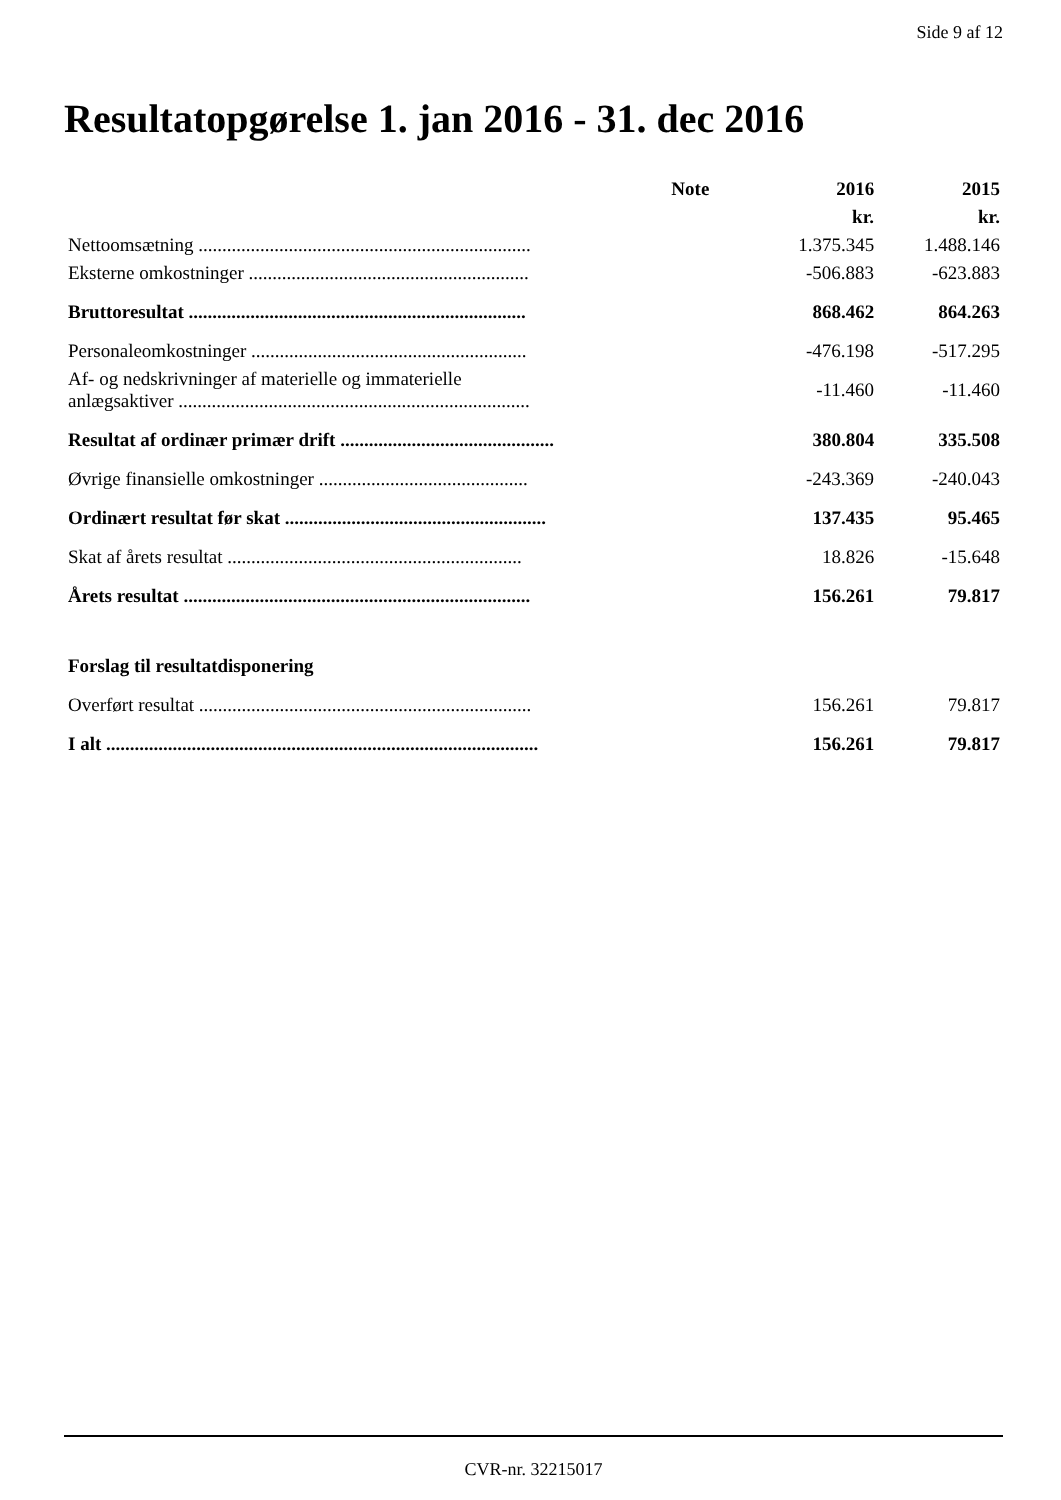Side 9 af 12
Resultatopgørelse 1. jan 2016 - 31. dec 2016
| | Note | 2016 | 2015 |
| --- | --- | --- | --- |
| | | kr. | kr. |
| Nettoomsætning ...................................................................... | | 1.375.345 | 1.488.146 |
| Eksterne omkostninger ........................................................... | | -506.883 | -623.883 |
| Bruttoresultat ....................................................................... | | 868.462 | 864.263 |
| Personaleomkostninger .......................................................... | | -476.198 | -517.295 |
| Af- og nedskrivninger af materielle og immaterielle anlægsaktiver .......................................................................... | | -11.460 | -11.460 |
| Resultat af ordinær primær drift ............................................. | | 380.804 | 335.508 |
| Øvrige finansielle omkostninger ............................................ | | -243.369 | -240.043 |
| Ordinært resultat før skat ....................................................... | | 137.435 | 95.465 |
| Skat af årets resultat .............................................................. | | 18.826 | -15.648 |
| Årets resultat ......................................................................... | | 156.261 | 79.817 |
| Forslag til resultatdisponering | | | |
| Overført resultat ...................................................................... | | 156.261 | 79.817 |
| I alt ........................................................................................... | | 156.261 | 79.817 |
CVR-nr. 32215017